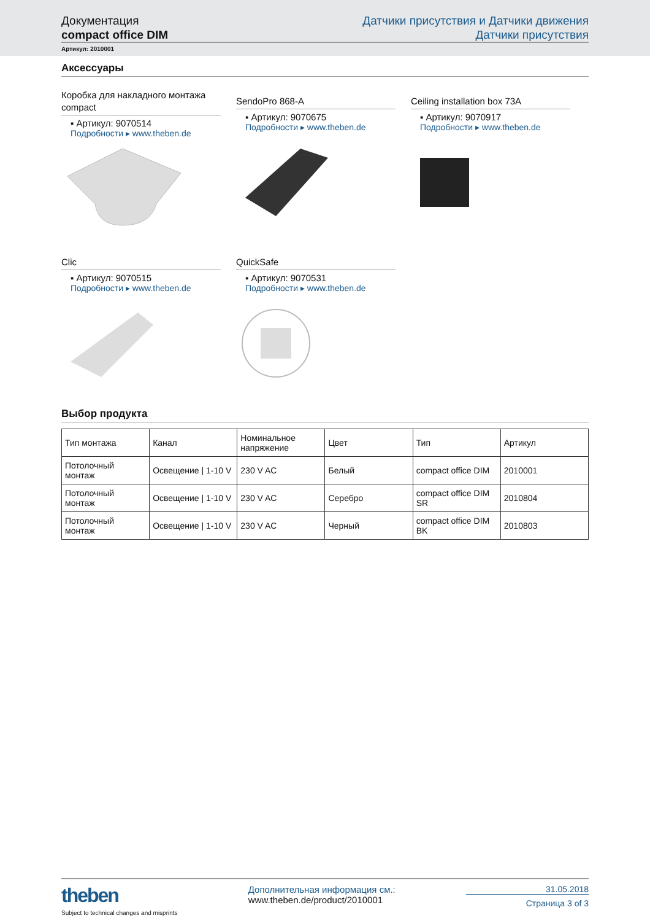Документация
compact office DIM
Датчики присутствия и Датчики движения
Датчики присутствия
Артикул: 2010001
Аксессуары
Коробка для накладного монтажа compact
▪ Артикул: 9070514
Подробности ▸ www.theben.de
SendoPro 868-A
▪ Артикул: 9070675
Подробности ▸ www.theben.de
Ceiling installation box 73A
▪ Артикул: 9070917
Подробности ▸ www.theben.de
Clic
▪ Артикул: 9070515
Подробности ▸ www.theben.de
QuickSafe
▪ Артикул: 9070531
Подробности ▸ www.theben.de
Выбор продукта
| Тип монтажа | Канал | Номинальное напряжение | Цвет | Тип | Артикул |
| --- | --- | --- | --- | --- | --- |
| Потолочный монтаж | Освещение / 1-10 V | 230 V AC | Белый | compact office DIM | 2010001 |
| Потолочный монтаж | Освещение / 1-10 V | 230 V AC | Серебро | compact office DIM SR | 2010804 |
| Потолочный монтаж | Освещение / 1-10 V | 230 V AC | Черный | compact office DIM BK | 2010803 |
theben
Subject to technical changes and misprints
Дополнительная информация см.:
www.theben.de/product/2010001
31.05.2018
Страница 3 of 3